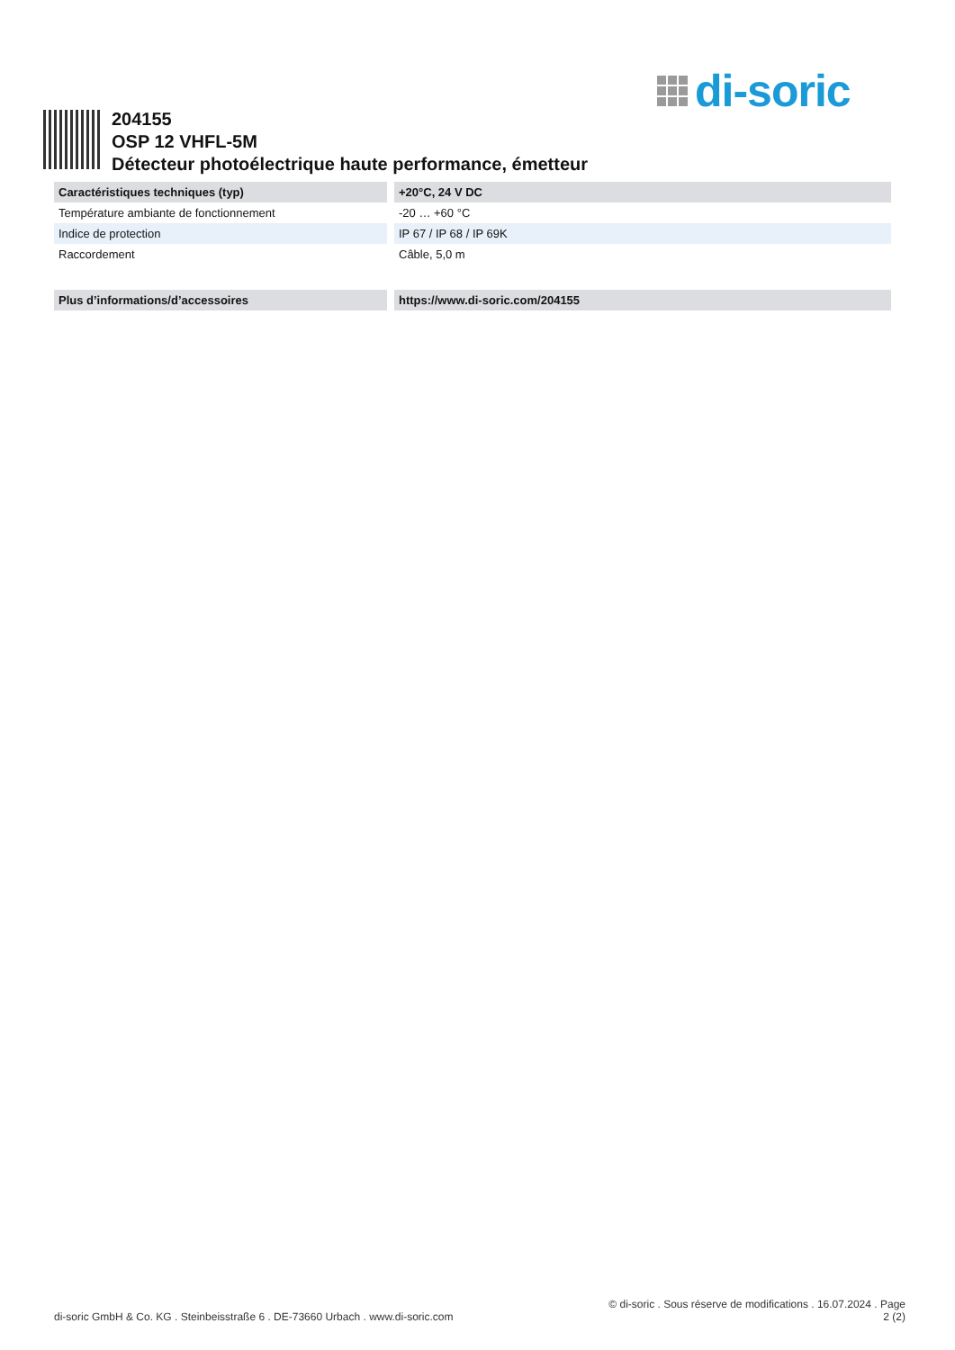di-soric
204155
OSP 12 VHFL-5M
Détecteur photoélectrique haute performance, émetteur
| Caractéristiques techniques (typ) | +20°C, 24 V DC |
| --- | --- |
| Température ambiante de fonctionnement | -20 … +60 °C |
| Indice de protection | IP 67 / IP 68 / IP 69K |
| Raccordement | Câble, 5,0 m |
| Plus d’informations/d’accessoires | https://www.di-soric.com/204155 |
di-soric GmbH & Co. KG . Steinbeisstraße 6 . DE-73660 Urbach . www.di-soric.com
© di-soric . Sous réserve de modifications . 16.07.2024 . Page
2 (2)